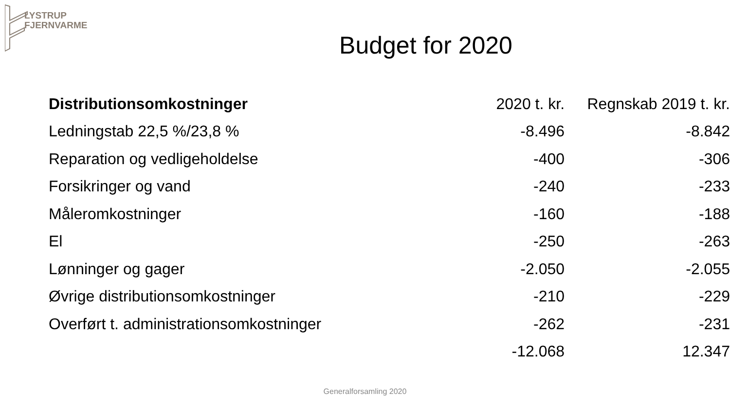LYSTRUP
FJERNVARME
Budget for 2020
| Distributionsomkostninger | 2020 t. kr. | Regnskab 2019 t. kr. |
| Ledningstab 22,5 %/23,8 % | -8.496 | -8.842 |
| Reparation og vedligeholdelse | -400 | -306 |
| Forsikringer og vand | -240 | -233 |
| Måleromkostninger | -160 | -188 |
| El | -250 | -263 |
| Lønninger og gager | -2.050 | -2.055 |
| Øvrige distributionsomkostninger | -210 | -229 |
| Overført t. administrationsomkostninger | -262 | -231 |
| | -12.068 | 12.347 |
Generalforsamling 2020